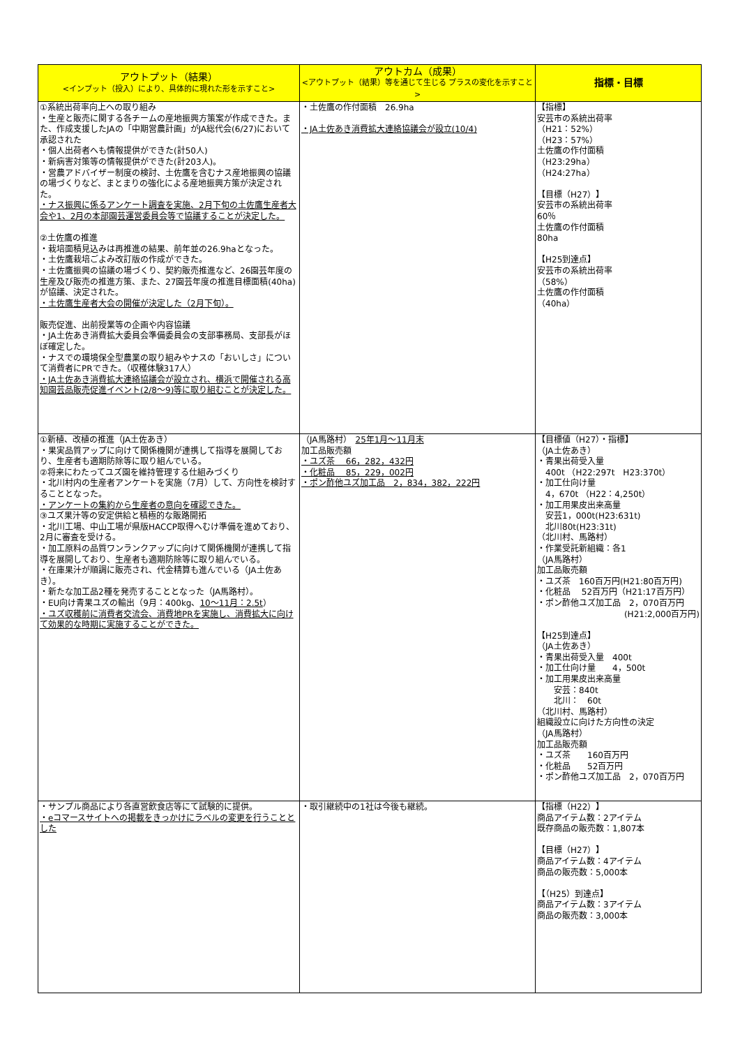| アウトプット（結果） <インプット（投入）により、具体的に現れた形を示すこと> | アウトカム（成果） <アウトプット（結果）等を通じて生じる プラスの変化を示すこと> | 指標・目標 |
| --- | --- | --- |
| ①系統出荷率向上への取り組み ・生産と販売に関する各チームの産地振興方策案が作成できた。また、作成支援したJAの「中期営農計画」がJA総代会(6/27)において承認された ・個人出荷者へも情報提供ができた(計50人) ・新病害対策等の情報提供ができた(計203人)。 ・営農アドバイザー制度の検討、土佐鷹を含むナス産地振興の協議の場づくりなど、まとまりの強化による産地振興方策が決定された。 ・ナス振興に係るアンケート調査を実施、2月下旬の土佐鷹生産者大会や1、2月の本部園芸運営委員会等で協議することが決定した。 ②土佐鷹の推進 ・栽培面積見込みは再推進の結果、前年並の26.9haとなった。 ・土佐鷹栽培ごよみ改訂版の作成ができた。 ・土佐鷹振興の協議の場づくり、契約販売推進など、26園芸年度の生産及び販売の推進方策、また、27園芸年度の推進目標面積(40ha)が協議、決定された。 ・土佐鷹生産者大会の開催が決定した（2月下旬）。 販売促進、出前授業等の企画や内容協議 ・JA土佐あき消費拡大委員会準備委員会の支部事務局、支部長がほぼ確定した。 ・ナスでの環境保全型農業の取り組みやナスの「おいしさ」について消費者にPRできた。（収穫体験317人） ・JA土佐あき消費拡大連絡協議会が設立され、横浜で開催される高知園芸品販売促進イベント(2/8～9)等に取り組むことが決定した。 | ・土佐鷹の作付面積 26.9ha ・JA土佐あき消費拡大連絡協議会が設立(10/4) | 【指標】 安芸市の系統出荷率 （H21：52%） （H23：57%） 土佐鷹の作付面積 （H23:29ha） （H24:27ha） 【目標（H27）】 安芸市の系統出荷率 60％ 土佐鷹の作付面積 80ha 【H25到達点】 安芸市の系統出荷率 （58%） 土佐鷹の作付面積 （40ha） |
| ①新植、改植の推進（JA土佐あき） ・果実品質アップに向けて関係機関が連携して指導を展開しており、生産者も適期防除等に取り組んでいる。 ②将来にわたってユズ園を維持管理する仕組みづくり ・北川村内の生産者アンケートを実施（7月）して、方向性を検討することとなった。 ・アンケートの集約から生産者の意向を確認できた。 ③ユズ果汁等の安定供給と積極的な販路開拓 ・北川工場、中山工場が県版HACCP取得へむけ準備を進めており、2月に審査を受ける。 ・加工原料の品質ワンランクアップに向けて関係機関が連携して指導を展開しており、生産者も適期防除等に取り組んでいる。 ・在庫果汁が順調に販売され、代金精算も進んでいる（JA土佐あき）。 ・新たな加工品2種を発売することとなった（JA馬路村）。 ・EU向け青果ユズの輸出（9月：400kg、 10～11月：2.5t ） ・ユズ収穫前に消費者交流会、消費地PRを実施し、消費拡大に向けて効果的な時期に実施することができた。 | （JA馬路村） 25年1月～11月末 加工品販売額 ・ユズ茶 66，282，432円 ・化粧品 85，229，002円 ・ポン酢他ユズ加工品 2，834，382，222円 | 【目標値（H27）・指標】 （JA土佐あき） ・青果出荷受入量 400t （H22:297t H23:370t） ・加工仕向け量 4，670t （H22：4,250t） ・加工用果皮出来高量 安芸1，000t(H23:631t) 北川80t(H23:31t) （北川村、馬路村） ・作業受託新組織：各1 （JA馬路村） 加工品販売額 ・ユズ茶 160百万円(H21:80百万円) ・化粧品 52百万円（H21:17百万円） ・ポン酢他ユズ加工品 2，070百万円 (H21:2,000百万円) 【H25到達点】 （JA土佐あき） ・青果出荷受入量 400t ・加工仕向け量 4，500t ・加工用果皮出来高量 安芸：840t 北川： 60t （北川村、馬路村） 組織設立に向けた方向性の決定 （JA馬路村） 加工品販売額 ・ユズ茶 160百万円 ・化粧品 52百万円 ・ポン酢他ユズ加工品 2，070百万円 |
| ・サンプル商品により各直営飲食店等にて試験的に提供。 ・eコマースサイトへの掲載をきっかけにラベルの変更を行うこととした | ・取引継続中の1社は今後も継続。 | 【指標（H22）】 商品アイテム数：2アイテム 既存商品の販売数：1,807本 【目標（H27）】 商品アイテム数：4アイテム 商品の販売数：5,000本 【（H25）到達点】 商品アイテム数：3アイテム 商品の販売数：3,000本 |